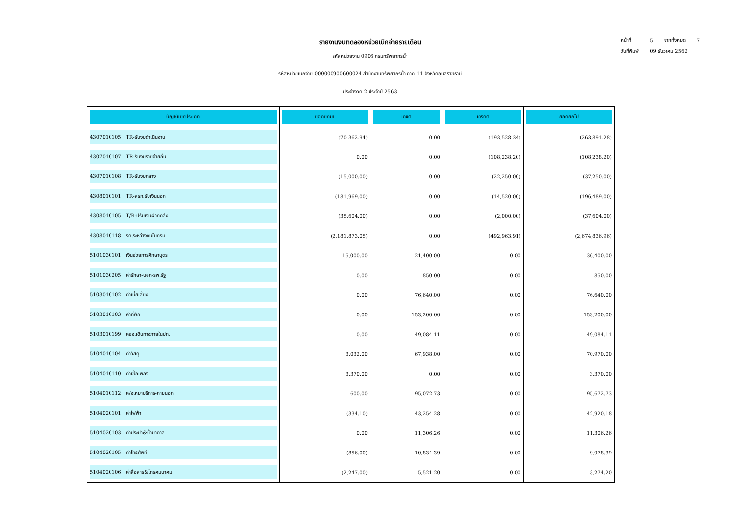รายงานงบทดลองหน่วยเบิกจ่ายรายเดือน
รหัสหน่วยงาน 0906 กรมทรัพยากรน้ำ
รหัสหน่วยเบิกจ่าย 000000900600024 สำนักงานทรัพยากรน้ำ ภาค 11 จังหวัดอุบลราชธานี
ประจำงวด 2 ประจำปี 2563
| หน้าที่ | 5 | จากทั้งหมด | 7 |
| วันที่พิมพ์ | 09 ธันวาคม 2562 | | |
| บัญชีแยกประเภท | ยอดยกมา | เดบิต | เครดิต | ยอดยกไป |
| --- | --- | --- | --- | --- |
| 4307010105 TR-รับงบดำเนินงาน | (70,362.94) | 0.00 | (193,528.34) | (263,891.28) |
| 4307010107 TR-รับงบรายจ่ายอื่น | 0.00 | 0.00 | (108,238.20) | (108,238.20) |
| 4307010108 TR-รับงบกลาง | (15,000.00) | 0.00 | (22,250.00) | (37,250.00) |
| 4308010101 TR-สรก.รับเงินนอก | (181,969.00) | 0.00 | (14,520.00) | (196,489.00) |
| 4308010105 T/R-ปรับเงินฝากคลัง | (35,604.00) | 0.00 | (2,000.00) | (37,604.00) |
| 4308010118 รด.ระหว่างกันในกรม | (2,181,873.05) | 0.00 | (492,963.91) | (2,674,836.96) |
| 5101030101 เงินช่วยการศึกษาบุตร | 15,000.00 | 21,400.00 | 0.00 | 36,400.00 |
| 5101030205 ค่ารักษา-นอก-รพ.รัฐ | 0.00 | 850.00 | 0.00 | 850.00 |
| 5103010102 ค่าเบี้ยเลี้ยง | 0.00 | 76,640.00 | 0.00 | 76,640.00 |
| 5103010103 ค่าที่พัก | 0.00 | 153,200.00 | 0.00 | 153,200.00 |
| 5103010199 คชจ.เดินทางภายในปท. | 0.00 | 49,084.11 | 0.00 | 49,084.11 |
| 5104010104 ค่าวัสดุ | 3,032.00 | 67,938.00 | 0.00 | 70,970.00 |
| 5104010110 ค่าเชื้อเพลิง | 3,370.00 | 0.00 | 0.00 | 3,370.00 |
| 5104010112 ค/จเหมาบริการ-ภายนอก | 600.00 | 95,072.73 | 0.00 | 95,672.73 |
| 5104020101 ค่าไฟฟ้า | (334.10) | 43,254.28 | 0.00 | 42,920.18 |
| 5104020103 ค่าประปา&น้ำบาดาล | 0.00 | 11,306.26 | 0.00 | 11,306.26 |
| 5104020105 ค่าโทรศัพท์ | (856.00) | 10,834.39 | 0.00 | 9,978.39 |
| 5104020106 ค่าสื่อสาร&โทรคมนาคม | (2,247.00) | 5,521.20 | 0.00 | 3,274.20 |